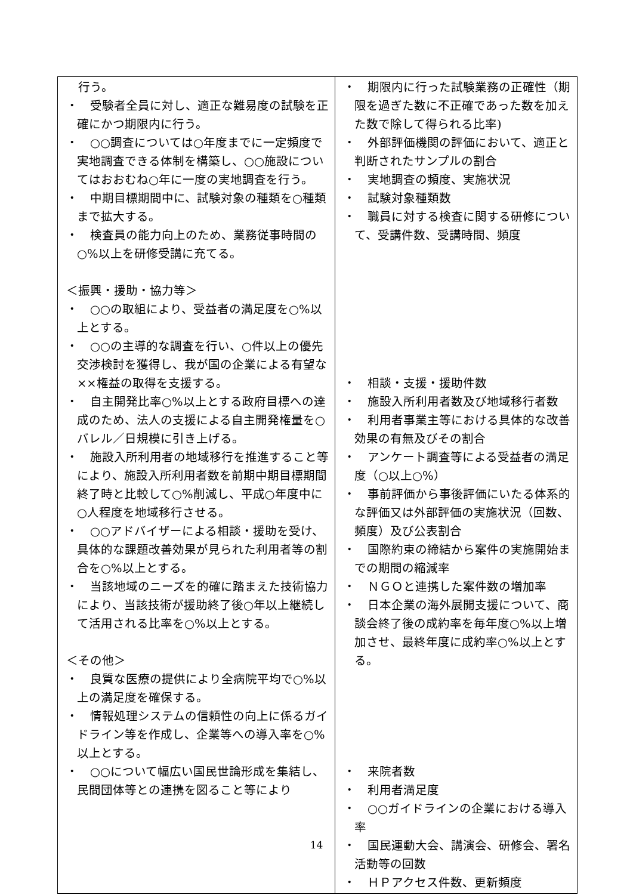| 行う。 ・ 受験者全員に対し、適正な難易度の試験を正確にかつ期限内に行う。 ・ ○○調査については○年度までに一定頻度で実地調査できる体制を構築し、○○施設についてはおおむね○年に一度の実地調査を行う。 ・ 中期目標期間中に、試験対象の種類を○種類まで拡大する。 ・ 検査員の能力向上のため、業務従事時間の○%以上を研修受講に充てる。 ＜振興・援助・協力等＞ ・ ○○の取組により、受益者の満足度を○%以上とする。 ・ ○○の主導的な調査を行い、○件以上の優先交渉検討を獲得し、我が国の企業による有望な××権益の取得を支援する。 ・ 自主開発比率○%以上とする政府目標への達成のため、法人の支援による自主開発権量を○バレル／日規模に引き上げる。 ・ 施設入所利用者の地域移行を推進すること等により、施設入所利用者数を前期中期目標期間終了時と比較して○%削減し、平成○年度中に○人程度を地域移行させる。 ・ ○○アドバイザーによる相談・援助を受け、具体的な課題改善効果が見られた利用者等の割合を○%以上とする。 ・ 当該地域のニーズを的確に踏まえた技術協力により、当該技術が援助終了後○年以上継続して活用される比率を○%以上とする。 ＜その他＞ ・ 良質な医療の提供により全病院平均で○%以上の満足度を確保する。 ・ 情報処理システムの信頼性の向上に係るガイドライン等を作成し、企業等への導入率を○%以上とする。 ・ ○○について幅広い国民世論形成を集結し、民間団体等との連携を図ること等により | ・ 期限内に行った試験業務の正確性（期限を過ぎた数に不正確であった数を加えた数で除して得られる比率) ・ 外部評価機関の評価において、適正と判断されたサンプルの割合 ・ 実地調査の頻度、実施状況 ・ 試験対象種類数 ・ 職員に対する検査に関する研修について、受講件数、受講時間、頻度 ・ 相談・支援・援助件数 ・ 施設入所利用者数及び地域移行者数 ・ 利用者事業主等における具体的な改善効果の有無及びその割合 ・ アンケート調査等による受益者の満足度（○以上○%） ・ 事前評価から事後評価にいたる体系的な評価又は外部評価の実施状況（回数、頻度）及び公表割合 ・ 国際約束の締結から案件の実施開始までの期間の縮減率 ・ ＮＧＯと連携した案件数の増加率 ・ 日本企業の海外展開支援について、商談会終了後の成約率を毎年度○%以上増加させ、最終年度に成約率○%以上とする。 ・ 来院者数 ・ 利用者満足度 ・ ○○ガイドラインの企業における導入率 ・ 国民運動大会、講演会、研修会、署名活動等の回数 ・ ＨＰアクセス件数、更新頻度 |
14